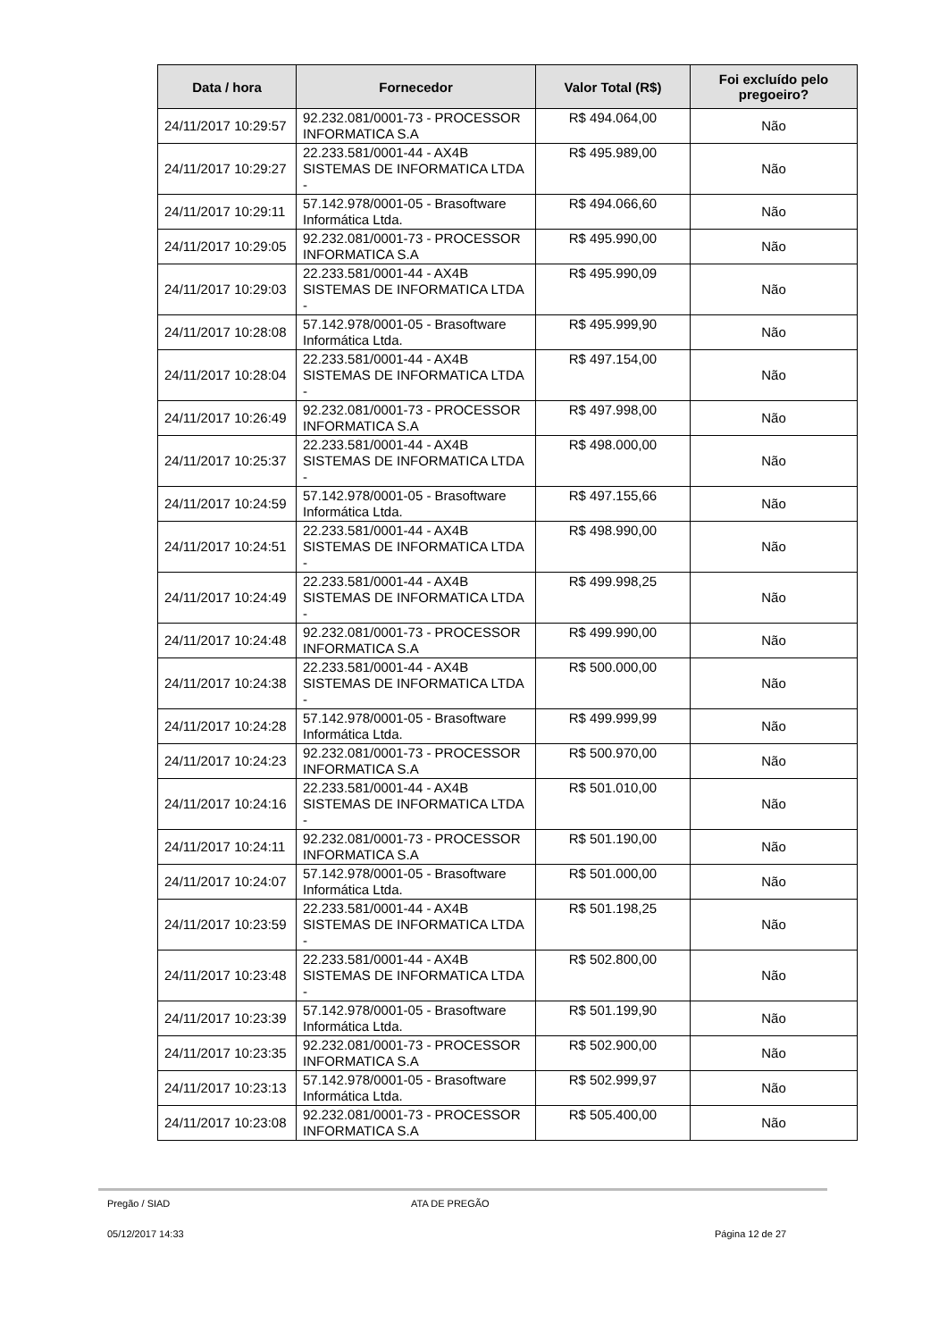| Data / hora | Fornecedor | Valor Total (R$) | Foi excluído pelo pregoeiro? |
| --- | --- | --- | --- |
| 24/11/2017 10:29:57 | 92.232.081/0001-73 - PROCESSOR INFORMATICA S.A | R$ 494.064,00 | Não |
| 24/11/2017 10:29:27 | 22.233.581/0001-44 - AX4B SISTEMAS DE INFORMATICA LTDA - | R$ 495.989,00 | Não |
| 24/11/2017 10:29:11 | 57.142.978/0001-05 - Brasoftware Informática Ltda. | R$ 494.066,60 | Não |
| 24/11/2017 10:29:05 | 92.232.081/0001-73 - PROCESSOR INFORMATICA S.A | R$ 495.990,00 | Não |
| 24/11/2017 10:29:03 | 22.233.581/0001-44 - AX4B SISTEMAS DE INFORMATICA LTDA - | R$ 495.990,09 | Não |
| 24/11/2017 10:28:08 | 57.142.978/0001-05 - Brasoftware Informática Ltda. | R$ 495.999,90 | Não |
| 24/11/2017 10:28:04 | 22.233.581/0001-44 - AX4B SISTEMAS DE INFORMATICA LTDA - | R$ 497.154,00 | Não |
| 24/11/2017 10:26:49 | 92.232.081/0001-73 - PROCESSOR INFORMATICA S.A | R$ 497.998,00 | Não |
| 24/11/2017 10:25:37 | 22.233.581/0001-44 - AX4B SISTEMAS DE INFORMATICA LTDA - | R$ 498.000,00 | Não |
| 24/11/2017 10:24:59 | 57.142.978/0001-05 - Brasoftware Informática Ltda. | R$ 497.155,66 | Não |
| 24/11/2017 10:24:51 | 22.233.581/0001-44 - AX4B SISTEMAS DE INFORMATICA LTDA - | R$ 498.990,00 | Não |
| 24/11/2017 10:24:49 | 22.233.581/0001-44 - AX4B SISTEMAS DE INFORMATICA LTDA - | R$ 499.998,25 | Não |
| 24/11/2017 10:24:48 | 92.232.081/0001-73 - PROCESSOR INFORMATICA S.A | R$ 499.990,00 | Não |
| 24/11/2017 10:24:38 | 22.233.581/0001-44 - AX4B SISTEMAS DE INFORMATICA LTDA - | R$ 500.000,00 | Não |
| 24/11/2017 10:24:28 | 57.142.978/0001-05 - Brasoftware Informática Ltda. | R$ 499.999,99 | Não |
| 24/11/2017 10:24:23 | 92.232.081/0001-73 - PROCESSOR INFORMATICA S.A | R$ 500.970,00 | Não |
| 24/11/2017 10:24:16 | 22.233.581/0001-44 - AX4B SISTEMAS DE INFORMATICA LTDA - | R$ 501.010,00 | Não |
| 24/11/2017 10:24:11 | 92.232.081/0001-73 - PROCESSOR INFORMATICA S.A | R$ 501.190,00 | Não |
| 24/11/2017 10:24:07 | 57.142.978/0001-05 - Brasoftware Informática Ltda. | R$ 501.000,00 | Não |
| 24/11/2017 10:23:59 | 22.233.581/0001-44 - AX4B SISTEMAS DE INFORMATICA LTDA - | R$ 501.198,25 | Não |
| 24/11/2017 10:23:48 | 22.233.581/0001-44 - AX4B SISTEMAS DE INFORMATICA LTDA - | R$ 502.800,00 | Não |
| 24/11/2017 10:23:39 | 57.142.978/0001-05 - Brasoftware Informática Ltda. | R$ 501.199,90 | Não |
| 24/11/2017 10:23:35 | 92.232.081/0001-73 - PROCESSOR INFORMATICA S.A | R$ 502.900,00 | Não |
| 24/11/2017 10:23:13 | 57.142.978/0001-05 - Brasoftware Informática Ltda. | R$ 502.999,97 | Não |
| 24/11/2017 10:23:08 | 92.232.081/0001-73 - PROCESSOR INFORMATICA S.A | R$ 505.400,00 | Não |
Pregão / SIAD ATA DE PREGÃO
05/12/2017 14:33 Página 12 de 27